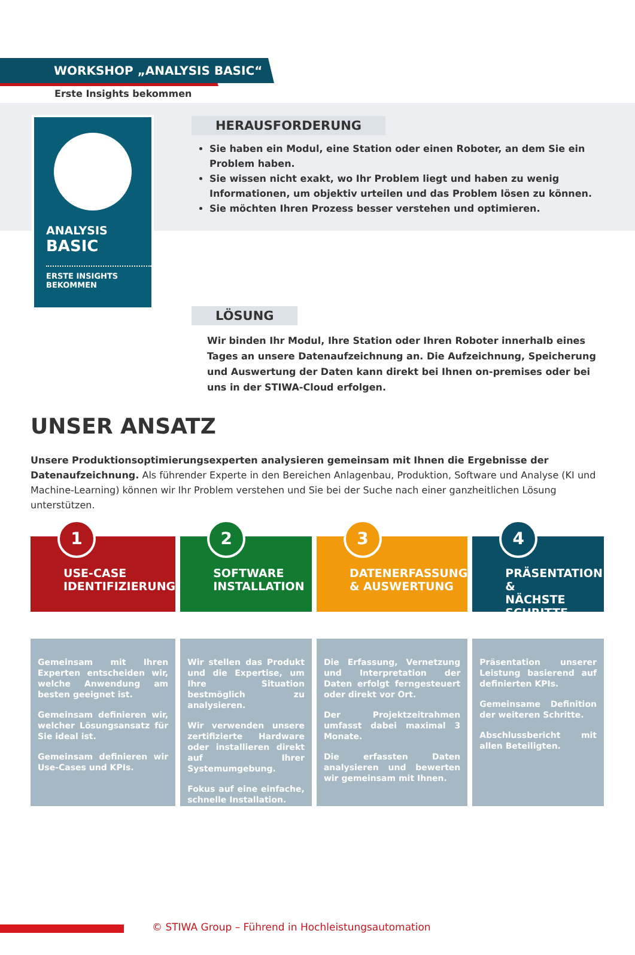WORKSHOP „ANALYSIS BASIC“
Erste Insights bekommen
ANALYSIS
BASIC
ERSTE INSIGHTS
BEKOMMEN
HERAUSFORDERUNG
Sie haben ein Modul, eine Station oder einen Roboter, an dem Sie ein Problem haben.
Sie wissen nicht exakt, wo Ihr Problem liegt und haben zu wenig Informationen, um objektiv urteilen und das Problem lösen zu können.
Sie möchten Ihren Prozess besser verstehen und optimieren.
LÖSUNG
Wir binden Ihr Modul, Ihre Station oder Ihren Roboter innerhalb eines Tages an unsere Datenaufzeichnung an. Die Aufzeichnung, Speicherung und Auswertung der Daten kann direkt bei Ihnen on-premises oder bei uns in der STIWA-Cloud erfolgen.
UNSER ANSATZ
Unsere Produktionsoptimierungsexperten analysieren gemeinsam mit Ihnen die Ergebnisse der Datenaufzeichnung. Als führender Experte in den Bereichen Anlagenbau, Produktion, Software und Analyse (KI und Machine-Learning) können wir Ihr Problem verstehen und Sie bei der Suche nach einer ganzheitlichen Lösung unterstützen.
1
USE-CASE
IDENTIFIZIERUNG
Gemeinsam mit Ihren Experten entscheiden wir, welche Anwendung am besten geeignet ist.
Gemeinsam definieren wir, welcher Lösungsansatz für Sie ideal ist.
Gemeinsam definieren wir Use-Cases und KPIs.
2
SOFTWARE
INSTALLATION
Wir stellen das Produkt und die Expertise, um Ihre Situation bestmöglich zu analysieren.
Wir verwenden unsere zertifizierte Hardware oder installieren direkt auf Ihrer Systemumgebung.
Fokus auf eine einfache, schnelle Installation.
3
DATENERFASSUNG
& AUSWERTUNG
Die Erfassung, Vernetzung und Interpretation der Daten erfolgt ferngesteuert oder direkt vor Ort.
Der Projektzeitrahmen umfasst dabei maximal 3 Monate.
Die erfassten Daten analysieren und bewerten wir gemeinsam mit Ihnen.
4
PRÄSENTATION &
NÄCHSTE SCHRITTE
Präsentation unserer Leistung basierend auf definierten KPIs.
Gemeinsame Definition der weiteren Schritte.
Abschlussbericht mit allen Beteiligten.
© STIWA Group – Führend in Hochleistungsautomation